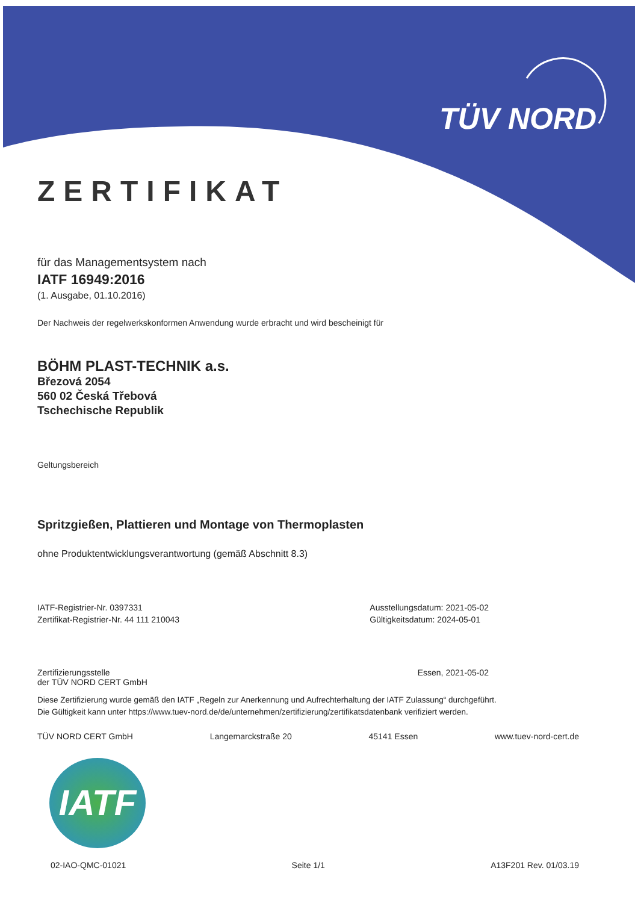TÜV NORD
ZERTIFIKAT
für das Managementsystem nach
IATF 16949:2016
(1. Ausgabe, 01.10.2016)
Der Nachweis der regelwerkskonformen Anwendung wurde erbracht und wird bescheinigt für
BÖHM PLAST-TECHNIK a.s.
Březová 2054
560 02 Česká Třebová
Tschechische Republik
Geltungsbereich
Spritzgießen, Plattieren und Montage von Thermoplasten
ohne Produktentwicklungsverantwortung (gemäß Abschnitt 8.3)
IATF-Registrier-Nr. 0397331
Zertifikat-Registrier-Nr. 44 111 210043
Ausstellungsdatum: 2021-05-02
Gültigkeitsdatum: 2024-05-01
Zertifizierungsstelle
der TÜV NORD CERT GmbH
Essen, 2021-05-02
Diese Zertifizierung wurde gemäß den IATF „Regeln zur Anerkennung und Aufrechterhaltung der IATF Zulassung“ durchgeführt.
Die Gültigkeit kann unter https://www.tuev-nord.de/de/unternehmen/zertifizierung/zertifikatsdatenbank verifiziert werden.
TÜV NORD CERT GmbH Langemarckstraße 20 45141 Essen www.tuev-nord-cert.de
IATF
02-IAO-QMC-01021 Seite 1/1 A13F201 Rev. 01/03.19